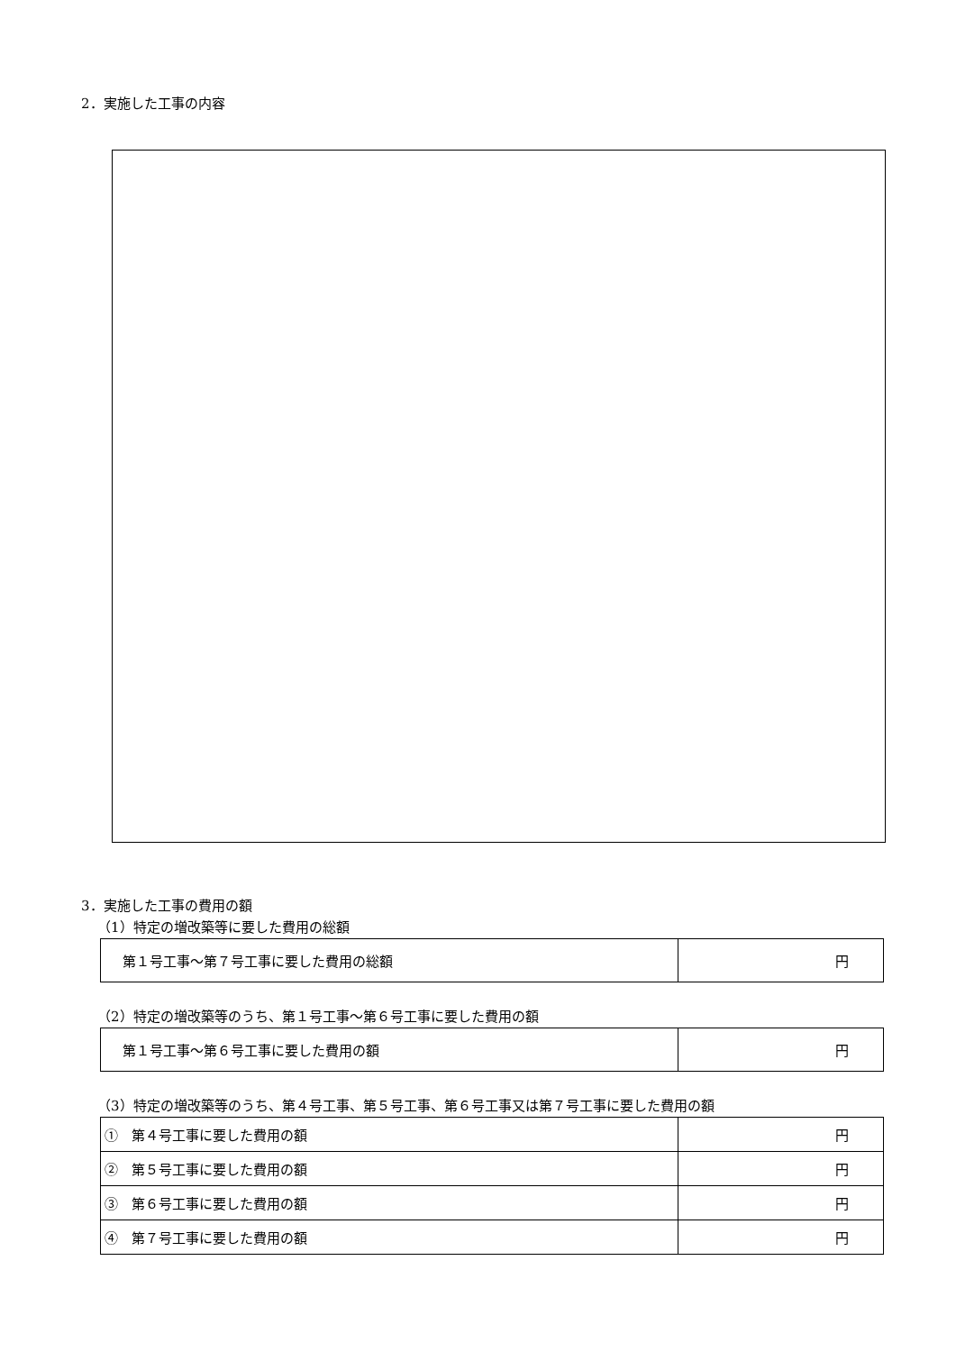2．実施した工事の内容
3．実施した工事の費用の額
（1）特定の増改築等に要した費用の総額
| 第１号工事～第７号工事に要した費用の総額 | 円 |
（2）特定の増改築等のうち、第１号工事～第６号工事に要した費用の額
| 第１号工事～第６号工事に要した費用の額 | 円 |
（3）特定の増改築等のうち、第４号工事、第５号工事、第６号工事又は第７号工事に要した費用の額
| ① 第４号工事に要した費用の額 | 円 |
| ② 第５号工事に要した費用の額 | 円 |
| ③ 第６号工事に要した費用の額 | 円 |
| ④ 第７号工事に要した費用の額 | 円 |